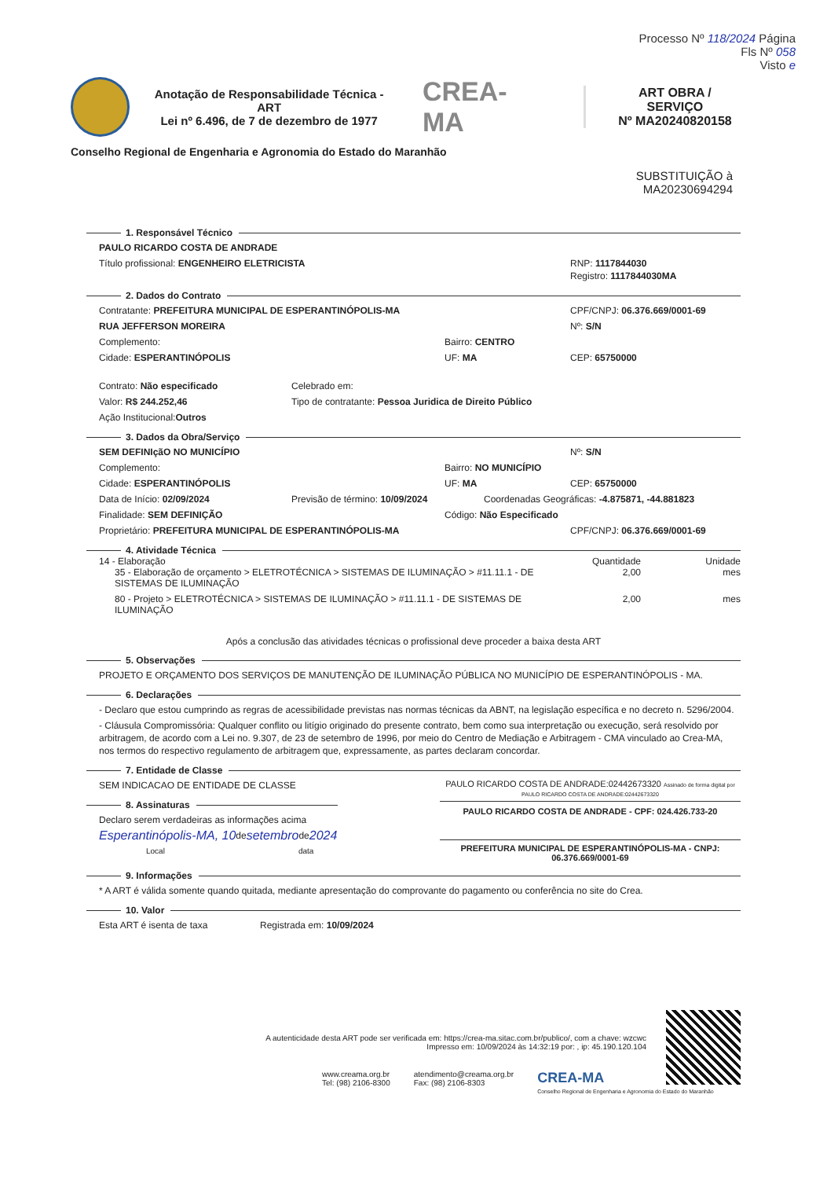Processo Nº 118/2024 Página
Fls Nº 058
Visto e
Anotação de Responsabilidade Técnica - ART
Lei nº 6.496, de 7 de dezembro de 1977
CREA-MA
ART OBRA / SERVIÇO
Nº MA20240820158
Conselho Regional de Engenharia e Agronomia do Estado do Maranhão
SUBSTITUIÇÃO à
MA20230694294
1. Responsável Técnico
PAULO RICARDO COSTA DE ANDRADE
Título profissional: ENGENHEIRO ELETRICISTA
RNP: 1117844030
Registro: 1117844030MA
2. Dados do Contrato
Contratante: PREFEITURA MUNICIPAL DE ESPERANTINÓPOLIS-MA
CPF/CNPJ: 06.376.669/0001-69
RUA JEFFERSON MOREIRA Nº: S/N
Complemento: Bairro: CENTRO
Cidade: ESPERANTINÓPOLIS UF: MA CEP: 65750000
Contrato: Não especificado Celebrado em:
Valor: R$ 244.252,46 Tipo de contratante: Pessoa Juridica de Direito Público
Ação Institucional: Outros
3. Dados da Obra/Serviço
SEM DEFINIçãO NO MUNICÍPIO Nº: S/N
Complemento: Bairro: NO MUNICÍPIO
Cidade: ESPERANTINÓPOLIS UF: MA CEP: 65750000
Data de Início: 02/09/2024 Previsão de término: 10/09/2024
Coordenadas Geográficas: -4.875871, -44.881823
Finalidade: SEM DEFINIÇÃO Código: Não Especificado
Proprietário: PREFEITURA MUNICIPAL DE ESPERANTINÓPOLIS-MA
CPF/CNPJ: 06.376.669/0001-69
4. Atividade Técnica
14 - Elaboração Quantidade Unidade
35 - Elaboração de orçamento > ELETROTÉCNICA > SISTEMAS DE ILUMINAÇÃO > #11.11.1 - DE SISTEMAS DE ILUMINAÇÃO
2,00 mes
80 - Projeto > ELETROTÉCNICA > SISTEMAS DE ILUMINAÇÃO > #11.11.1 - DE SISTEMAS DE ILUMINAÇÃO
2,00 mes
Após a conclusão das atividades técnicas o profissional deve proceder a baixa desta ART
5. Observações
PROJETO E ORÇAMENTO DOS SERVIÇOS DE MANUTENÇÃO DE ILUMINAÇÃO PÚBLICA NO MUNICÍPIO DE ESPERANTINÓPOLIS - MA.
6. Declarações
- Declaro que estou cumprindo as regras de acessibilidade previstas nas normas técnicas da ABNT, na legislação específica e no decreto n. 5296/2004.
- Cláusula Compromissória: Qualquer conflito ou litígio originado do presente contrato, bem como sua interpretação ou execução, será resolvido por arbitragem, de acordo com a Lei no. 9.307, de 23 de setembro de 1996, por meio do Centro de Mediação e Arbitragem - CMA vinculado ao Crea-MA, nos termos do respectivo regulamento de arbitragem que, expressamente, as partes declaram concordar.
7. Entidade de Classe
SEM INDICACAO DE ENTIDADE DE CLASSE
8. Assinaturas
Declaro serem verdadeiras as informações acima
Esperantinópolis-MA, 10 de setembro de 2024
Local data
PAULO RICARDO COSTA DE ANDRADE:02442673320 Assinado de forma digital por PAULO RICARDO COSTA DE ANDRADE:02442673320
PAULO RICARDO COSTA DE ANDRADE - CPF: 024.426.733-20
PREFEITURA MUNICIPAL DE ESPERANTINÓPOLIS-MA - CNPJ: 06.376.669/0001-69
9. Informações
* A ART é válida somente quando quitada, mediante apresentação do comprovante do pagamento ou conferência no site do Crea.
10. Valor
Esta ART é isenta de taxa Registrada em: 10/09/2024
A autenticidade desta ART pode ser verificada em: https://crea-ma.sitac.com.br/publico/, com a chave: wzcwc
Impresso em: 10/09/2024 às 14:32:19 por: , ip: 45.190.120.104
www.creama.org.br
Tel: (98) 2106-8300
atendimento@creama.org.br
Fax: (98) 2106-8303
CREA-MA
Conselho Regional de Engenharia e Agronomia do Estado do Maranhão